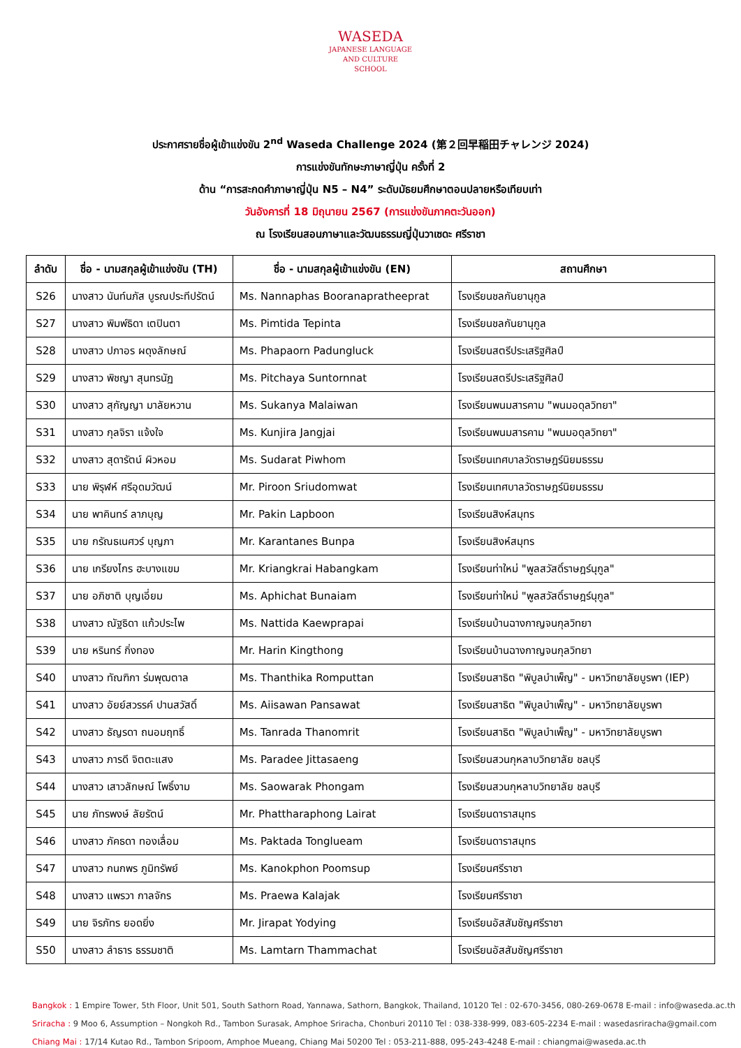WASEDA
JAPANESE LANGUAGE
AND CULTURE
SCHOOL
ประกาศรายชื่อผู้เข้าแข่งขัน 2<sup>nd</sup> Waseda Challenge 2024 (第２回早稲田チャレンジ 2024)
การแข่งขันทักษะภาษาญี่ปุ่น ครั้งที่ 2
ด้าน “การสะกดคำภาษาญี่ปุ่น N5 – N4” ระดับมัธยมศึกษาตอนปลายหรือเทียบเท่า
วันอังคารที่ 18 มิถุนายน 2567 (การแข่งขันภาคตะวันออก)
ณ โรงเรียนสอนภาษาและวัฒนธรรมญี่ปุ่นวาเซดะ ศรีราชา
| ลำดับ | ชื่อ - นามสกุลผู้เข้าแข่งขัน (TH) | ชื่อ - นามสกุลผู้เข้าแข่งขัน (EN) | สถานศึกษา |
| --- | --- | --- | --- |
| S26 | นางสาว นันท์นภัส บูรณประทีปรัตน์ | Ms. Nannaphas Booranapratheeprat | โรงเรียนชลกันยานุกูล |
| S27 | นางสาว พิมพ์ธิดา เตปินตา | Ms. Pimtida Tepinta | โรงเรียนชลกันยานุกูล |
| S28 | นางสาว ปภาอร ผดุงลักษณ์ | Ms. Phapaorn Padungluck | โรงเรียนสตรีประเสริฐศิลป์ |
| S29 | นางสาว พิชญา สุนทรนัฏ | Ms. Pitchaya Suntornnat | โรงเรียนสตรีประเสริฐศิลป์ |
| S30 | นางสาว สุกัญญา มาลัยหวาน | Ms. Sukanya Malaiwan | โรงเรียนพนมสารคาม "พนมอดุลวิทยา" |
| S31 | นางสาว กุลจิรา แจ้งใจ | Ms. Kunjira Jangjai | โรงเรียนพนมสารคาม "พนมอดุลวิทยา" |
| S32 | นางสาว สุดารัตน์ ผิวหอม | Ms. Sudarat Piwhom | โรงเรียนเทศบาลวัดราษฎร์นิยมธรรม |
| S33 | นาย พิรุฬห์ ศรีอุดมวัฒน์ | Mr. Piroon Sriudomwat | โรงเรียนเทศบาลวัดราษฎร์นิยมธรรม |
| S34 | นาย พาคินทร์ ลาภบุญ | Mr. Pakin Lapboon | โรงเรียนสิงห์สมุทร |
| S35 | นาย กรัณธเนศวร์ บุญภา | Mr. Karantanes Bunpa | โรงเรียนสิงห์สมุทร |
| S36 | นาย เกรียงไกร ฮะบางแขม | Mr. Kriangkrai Habangkam | โรงเรียนท่าใหม่ "พูลสวัสดิ์ราษฎร์นุกูล" |
| S37 | นาย อภิชาติ บุญเอี่ยม | Ms. Aphichat Bunaiam | โรงเรียนท่าใหม่ "พูลสวัสดิ์ราษฎร์นุกูล" |
| S38 | นางสาว ณัฐธิดา แก้วประไพ | Ms. Nattida Kaewprapai | โรงเรียนบ้านฉางกาญจนกุลวิทยา |
| S39 | นาย หรินทร์ กิ่งทอง | Mr. Harin Kingthong | โรงเรียนบ้านฉางกาญจนกุลวิทยา |
| S40 | นางสาว ทัณฑิกา ร่มพุฒตาล | Ms. Thanthika Romputtan | โรงเรียนสาธิต "พิบูลบำเพ็ญ" - มหาวิทยาลัยบูรพา (IEP) |
| S41 | นางสาว อัยย์สวรรค์ ปานสวัสดิ์ | Ms. Aiisawan Pansawat | โรงเรียนสาธิต "พิบูลบำเพ็ญ" - มหาวิทยาลัยบูรพา |
| S42 | นางสาว ธัญรดา ถนอมฤทธิ์ | Ms. Tanrada Thanomrit | โรงเรียนสาธิต "พิบูลบำเพ็ญ" - มหาวิทยาลัยบูรพา |
| S43 | นางสาว ภารดี จิตตะแสง | Ms. Paradee Jittasaeng | โรงเรียนสวนกุหลาบวิทยาลัย ชลบุรี |
| S44 | นางสาว เสาวลักษณ์ โพธิ์งาม | Ms. Saowarak Phongam | โรงเรียนสวนกุหลาบวิทยาลัย ชลบุรี |
| S45 | นาย ภัทรพงษ์ ลัยรัตน์ | Mr. Phattharaphong Lairat | โรงเรียนดาราสมุทร |
| S46 | นางสาว ภัคธดา ทองเลื่อม | Ms. Paktada Tonglueam | โรงเรียนดาราสมุทร |
| S47 | นางสาว กนกพร ภูมิทรัพย์ | Ms. Kanokphon Poomsup | โรงเรียนศรีราชา |
| S48 | นางสาว แพรวา กาลจักร | Ms. Praewa Kalajak | โรงเรียนศรีราชา |
| S49 | นาย จิรภัทร ยอดยิ่ง | Mr. Jirapat Yodying | โรงเรียนอัสสัมชัญศรีราชา |
| S50 | นางสาว ลำธาร ธรรมชาติ | Ms. Lamtarn Thammachat | โรงเรียนอัสสัมชัญศรีราชา |
Bangkok : 1 Empire Tower, 5th Floor, Unit 501, South Sathorn Road, Yannawa, Sathorn, Bangkok, Thailand, 10120 Tel : 02-670-3456, 080-269-0678 E-mail : info@waseda.ac.th
Sriracha : 9 Moo 6, Assumption – Nongkoh Rd., Tambon Surasak, Amphoe Sriracha, Chonburi 20110 Tel : 038-338-999, 083-605-2234 E-mail : wasedasriracha@gmail.com
Chiang Mai : 17/14 Kutao Rd., Tambon Sripoom, Amphoe Mueang, Chiang Mai 50200 Tel : 053-211-888, 095-243-4248 E-mail : chiangmai@waseda.ac.th